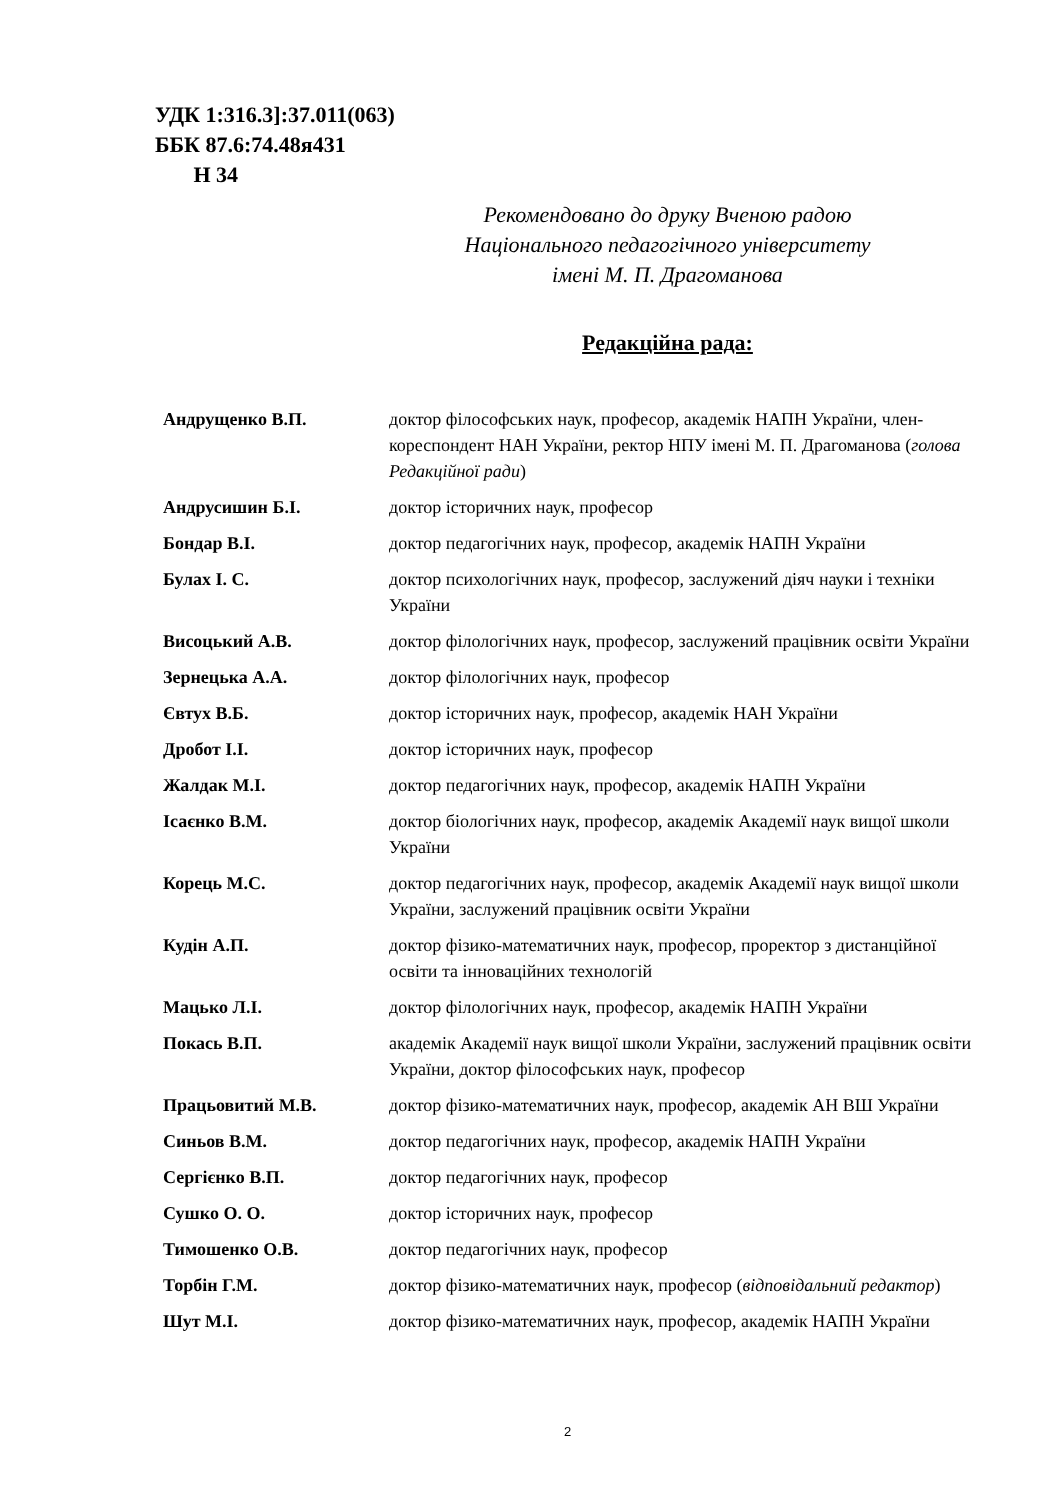УДК 1:316.3]:37.011(063)
ББК 87.6:74.48я431
Н 34
Рекомендовано до друку Вченою радою
Національного педагогічного університету
імені М. П. Драгоманова
Редакційна рада:
| Андрущенко В.П. | доктор філософських наук, професор, академік НАПН України, член-кореспондент НАН України, ректор НПУ імені М. П. Драгоманова ( голова Редакційної ради ) |
| Андрусишин Б.І. | доктор історичних наук, професор |
| Бондар В.І. | доктор педагогічних наук, професор, академік НАПН України |
| Булах І. С. | доктор психологічних наук, професор, заслужений діяч науки і техніки України |
| Висоцький А.В. | доктор філологічних наук, професор, заслужений працівник освіти України |
| Зернецька А.А. | доктор філологічних наук, професор |
| Євтух В.Б. | доктор історичних наук, професор, академік НАН України |
| Дробот І.І. | доктор історичних наук, професор |
| Жалдак М.І. | доктор педагогічних наук, професор, академік НАПН України |
| Ісаєнко В.М. | доктор біологічних наук, професор, академік Академії наук вищої школи України |
| Корець М.С. | доктор педагогічних наук, професор, академік Академії наук вищої школи України, заслужений працівник освіти України |
| Кудін А.П. | доктор фізико-математичних наук, професор, проректор з дистанційної освіти та інноваційних технологій |
| Мацько Л.І. | доктор філологічних наук, професор, академік НАПН України |
| Покась В.П. | академік Академії наук вищої школи України, заслужений працівник освіти України, доктор філософських наук, професор |
| Працьовитий М.В. | доктор фізико-математичних наук, професор, академік АН ВШ України |
| Синьов В.М. | доктор педагогічних наук, професор, академік НАПН України |
| Сергієнко В.П. | доктор педагогічних наук, професор |
| Сушко О. О. | доктор історичних наук, професор |
| Тимошенко О.В. | доктор педагогічних наук, професор |
| Торбін Г.М. | доктор фізико-математичних наук, професор ( відповідальний редактор ) |
| Шут М.І. | доктор фізико-математичних наук, професор, академік НАПН України |
2